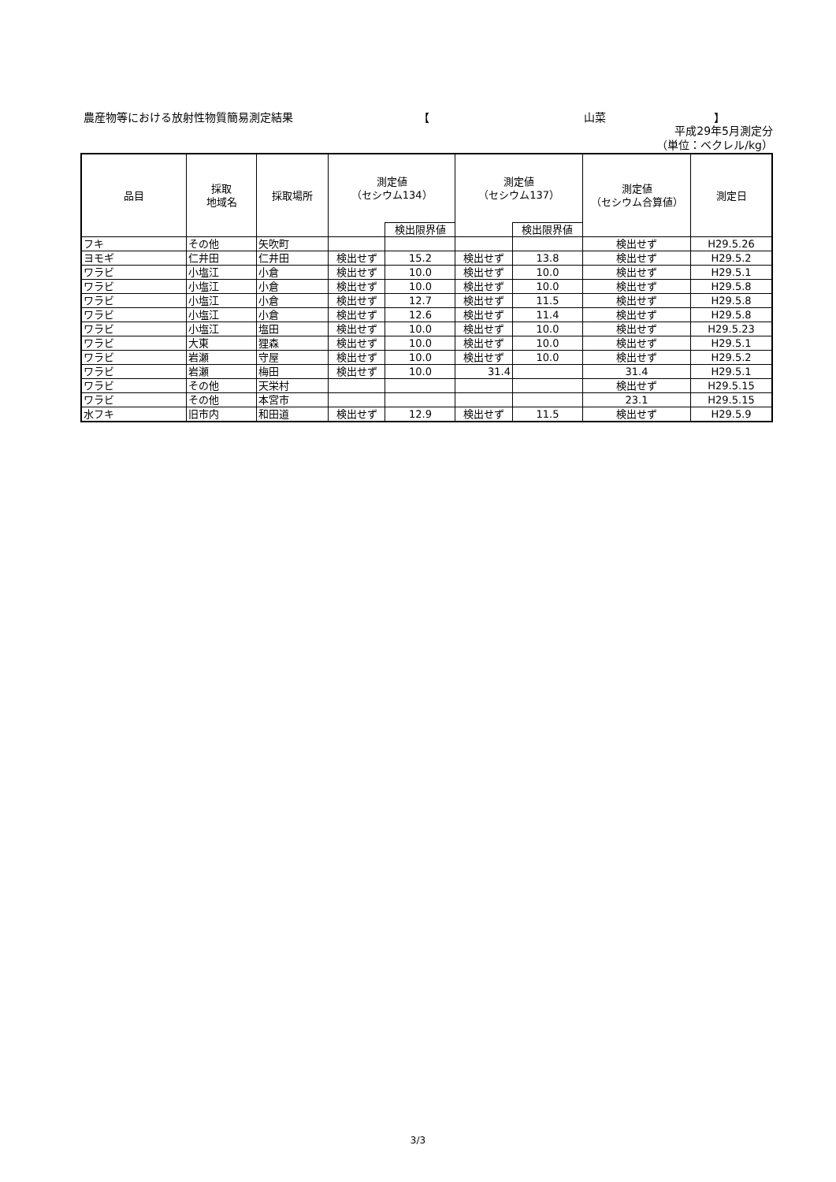農産物等における放射性物質簡易測定結果 【 山菜 】
平成29年5月測定分
（単位：ベクレル/kg）
| 品目 | 採取 地域名 | 採取場所 | 測定値 （セシウム134） | | 測定値 （セシウム137） | | 測定値 （セシウム合算値） | 測定日 |
| --- | --- | --- | --- | --- | --- | --- | --- | --- |
| | | | | 検出限界値 | | 検出限界値 | | |
| フキ | その他 | 矢吹町 | | | | | 検出せず | H29.5.26 |
| ヨモギ | 仁井田 | 仁井田 | 検出せず | 15.2 | 検出せず | 13.8 | 検出せず | H29.5.2 |
| ワラビ | 小塩江 | 小倉 | 検出せず | 10.0 | 検出せず | 10.0 | 検出せず | H29.5.1 |
| ワラビ | 小塩江 | 小倉 | 検出せず | 10.0 | 検出せず | 10.0 | 検出せず | H29.5.8 |
| ワラビ | 小塩江 | 小倉 | 検出せず | 12.7 | 検出せず | 11.5 | 検出せず | H29.5.8 |
| ワラビ | 小塩江 | 小倉 | 検出せず | 12.6 | 検出せず | 11.4 | 検出せず | H29.5.8 |
| ワラビ | 小塩江 | 塩田 | 検出せず | 10.0 | 検出せず | 10.0 | 検出せず | H29.5.23 |
| ワラビ | 大東 | 狸森 | 検出せず | 10.0 | 検出せず | 10.0 | 検出せず | H29.5.1 |
| ワラビ | 岩瀬 | 守屋 | 検出せず | 10.0 | 検出せず | 10.0 | 検出せず | H29.5.2 |
| ワラビ | 岩瀬 | 梅田 | 検出せず | 10.0 | 31.4 | | 31.4 | H29.5.1 |
| ワラビ | その他 | 天栄村 | | | | | 検出せず | H29.5.15 |
| ワラビ | その他 | 本宮市 | | | | | 23.1 | H29.5.15 |
| 水フキ | 旧市内 | 和田道 | 検出せず | 12.9 | 検出せず | 11.5 | 検出せず | H29.5.9 |
3/3